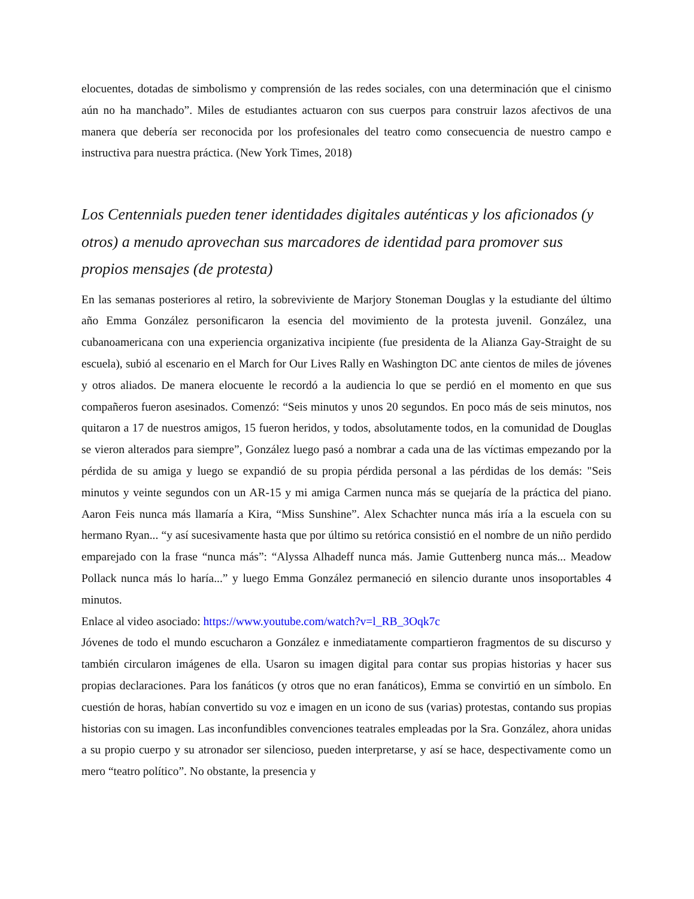elocuentes, dotadas de simbolismo y comprensión de las redes sociales, con una determinación que el cinismo aún no ha manchado”. Miles de estudiantes actuaron con sus cuerpos para construir lazos afectivos de una manera que debería ser reconocida por los profesionales del teatro como consecuencia de nuestro campo e instructiva para nuestra práctica. (New York Times, 2018)
Los Centennials pueden tener identidades digitales auténticas y los aficionados (y otros) a menudo aprovechan sus marcadores de identidad para promover sus propios mensajes (de protesta)
En las semanas posteriores al retiro, la sobreviviente de Marjory Stoneman Douglas y la estudiante del último año Emma González personificaron la esencia del movimiento de la protesta juvenil. González, una cubanoamericana con una experiencia organizativa incipiente (fue presidenta de la Alianza Gay-Straight de su escuela), subió al escenario en el March for Our Lives Rally en Washington DC ante cientos de miles de jóvenes y otros aliados. De manera elocuente le recordó a la audiencia lo que se perdió en el momento en que sus compañeros fueron asesinados. Comenzó: “Seis minutos y unos 20 segundos. En poco más de seis minutos, nos quitaron a 17 de nuestros amigos, 15 fueron heridos, y todos, absolutamente todos, en la comunidad de Douglas se vieron alterados para siempre”, González luego pasó a nombrar a cada una de las víctimas empezando por la pérdida de su amiga y luego se expandió de su propia pérdida personal a las pérdidas de los demás: "Seis minutos y veinte segundos con un AR-15 y mi amiga Carmen nunca más se quejaría de la práctica del piano. Aaron Feis nunca más llamaría a Kira, “Miss Sunshine”. Alex Schachter nunca más iría a la escuela con su hermano Ryan... “y así sucesivamente hasta que por último su retórica consistió en el nombre de un niño perdido emparejado con la frase “nunca más”: “Alyssa Alhadeff nunca más. Jamie Guttenberg nunca más... Meadow Pollack nunca más lo haría...” y luego Emma González permaneció en silencio durante unos insoportables 4 minutos.
Enlace al video asociado: https://www.youtube.com/watch?v=l_RB_3Oqk7c
Jóvenes de todo el mundo escucharon a González e inmediatamente compartieron fragmentos de su discurso y también circularon imágenes de ella. Usaron su imagen digital para contar sus propias historias y hacer sus propias declaraciones. Para los fanáticos (y otros que no eran fanáticos), Emma se convirtió en un símbolo. En cuestión de horas, habían convertido su voz e imagen en un icono de sus (varias) protestas, contando sus propias historias con su imagen. Las inconfundibles convenciones teatrales empleadas por la Sra. González, ahora unidas a su propio cuerpo y su atronador ser silencioso, pueden interpretarse, y así se hace, despectivamente como un mero “teatro político”. No obstante, la presencia y